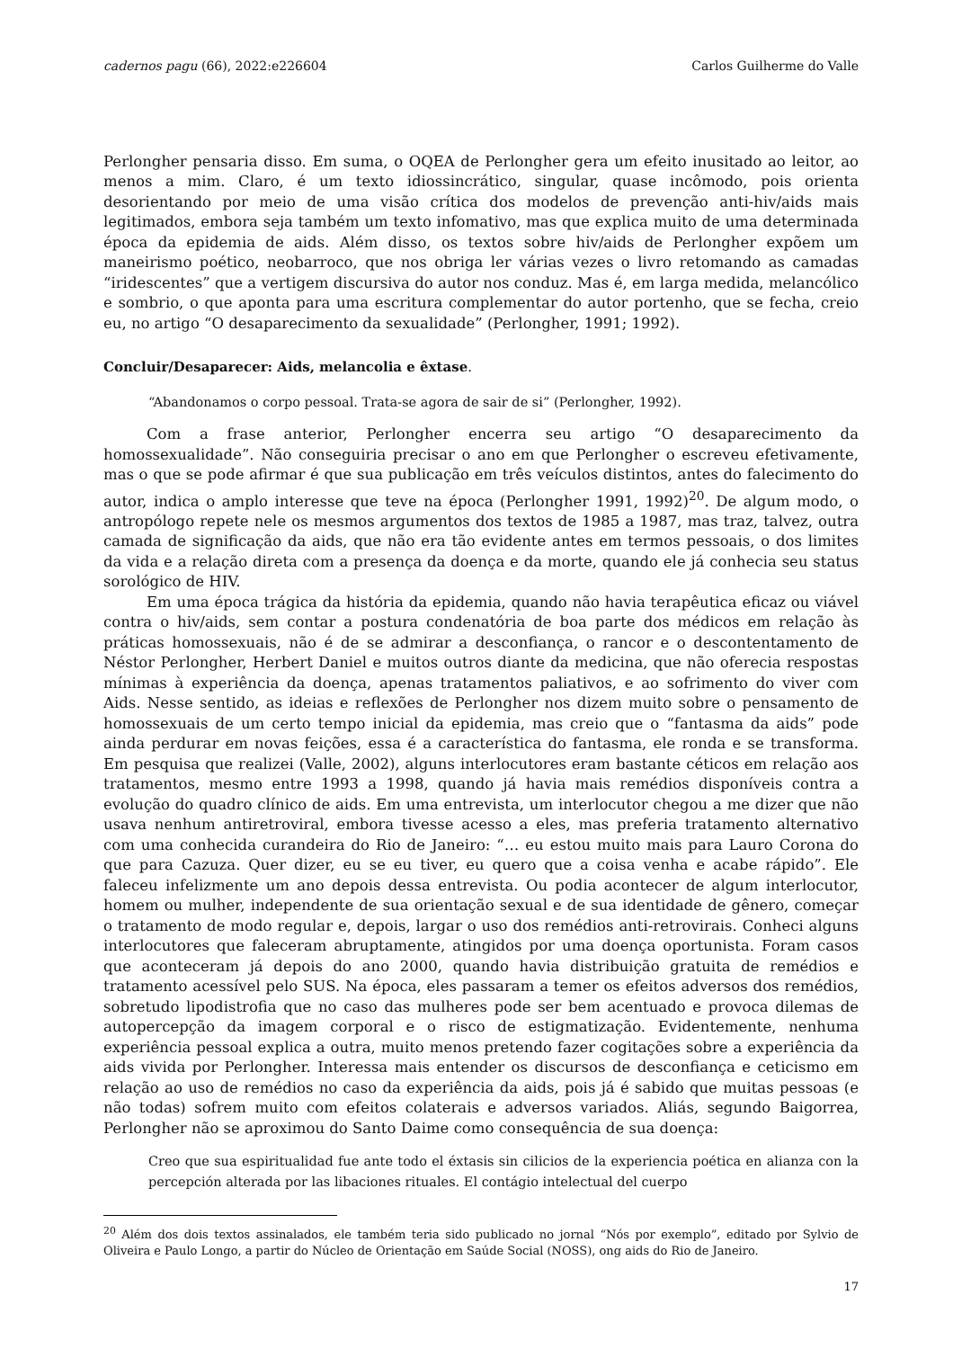cadernos pagu (66), 2022:e226604 Carlos Guilherme do Valle
Perlongher pensaria disso. Em suma, o OQEA de Perlongher gera um efeito inusitado ao leitor, ao menos a mim. Claro, é um texto idiossincrático, singular, quase incômodo, pois orienta desorientando por meio de uma visão crítica dos modelos de prevenção anti-hiv/aids mais legitimados, embora seja também um texto infomativo, mas que explica muito de uma determinada época da epidemia de aids. Além disso, os textos sobre hiv/aids de Perlongher expõem um maneirismo poético, neobarroco, que nos obriga ler várias vezes o livro retomando as camadas “iridescentes” que a vertigem discursiva do autor nos conduz. Mas é, em larga medida, melancólico e sombrio, o que aponta para uma escritura complementar do autor portenho, que se fecha, creio eu, no artigo “O desaparecimento da sexualidade” (Perlongher, 1991; 1992).
Concluir/Desaparecer: Aids, melancolia e êxtase.
“Abandonamos o corpo pessoal. Trata-se agora de sair de si” (Perlongher, 1992).
Com a frase anterior, Perlongher encerra seu artigo “O desaparecimento da homossexualidade”. Não conseguiria precisar o ano em que Perlongher o escreveu efetivamente, mas o que se pode afirmar é que sua publicação em três veículos distintos, antes do falecimento do autor, indica o amplo interesse que teve na época (Perlongher 1991, 1992)<sup>20</sup>. De algum modo, o antropólogo repete nele os mesmos argumentos dos textos de 1985 a 1987, mas traz, talvez, outra camada de significação da aids, que não era tão evidente antes em termos pessoais, o dos limites da vida e a relação direta com a presença da doença e da morte, quando ele já conhecia seu status sorológico de HIV.
Em uma época trágica da história da epidemia, quando não havia terapêutica eficaz ou viável contra o hiv/aids, sem contar a postura condenatória de boa parte dos médicos em relação às práticas homossexuais, não é de se admirar a desconfiança, o rancor e o descontentamento de Néstor Perlongher, Herbert Daniel e muitos outros diante da medicina, que não oferecia respostas mínimas à experiência da doença, apenas tratamentos paliativos, e ao sofrimento do viver com Aids. Nesse sentido, as ideias e reflexões de Perlongher nos dizem muito sobre o pensamento de homossexuais de um certo tempo inicial da epidemia, mas creio que o “fantasma da aids” pode ainda perdurar em novas feições, essa é a característica do fantasma, ele ronda e se transforma. Em pesquisa que realizei (Valle, 2002), alguns interlocutores eram bastante céticos em relação aos tratamentos, mesmo entre 1993 a 1998, quando já havia mais remédios disponíveis contra a evolução do quadro clínico de aids. Em uma entrevista, um interlocutor chegou a me dizer que não usava nenhum antiretroviral, embora tivesse acesso a eles, mas preferia tratamento alternativo com uma conhecida curandeira do Rio de Janeiro: “… eu estou muito mais para Lauro Corona do que para Cazuza. Quer dizer, eu se eu tiver, eu quero que a coisa venha e acabe rápido”. Ele faleceu infelizmente um ano depois dessa entrevista. Ou podia acontecer de algum interlocutor, homem ou mulher, independente de sua orientação sexual e de sua identidade de gênero, começar o tratamento de modo regular e, depois, largar o uso dos remédios anti-retrovirais. Conheci alguns interlocutores que faleceram abruptamente, atingidos por uma doença oportunista. Foram casos que aconteceram já depois do ano 2000, quando havia distribuição gratuita de remédios e tratamento acessível pelo SUS. Na época, eles passaram a temer os efeitos adversos dos remédios, sobretudo lipodistrofia que no caso das mulheres pode ser bem acentuado e provoca dilemas de autopercepção da imagem corporal e o risco de estigmatização. Evidentemente, nenhuma experiência pessoal explica a outra, muito menos pretendo fazer cogitações sobre a experiência da aids vivida por Perlongher. Interessa mais entender os discursos de desconfiança e ceticismo em relação ao uso de remédios no caso da experiência da aids, pois já é sabido que muitas pessoas (e não todas) sofrem muito com efeitos colaterais e adversos variados. Aliás, segundo Baigorrea, Perlongher não se aproximou do Santo Daime como consequência de sua doença:
Creo que sua espiritualidad fue ante todo el éxtasis sin cilicios de la experiencia poética en alianza con la percepción alterada por las libaciones rituales. El contágio intelectual del cuerpo
<sup>20</sup> Além dos dois textos assinalados, ele também teria sido publicado no jornal “Nós por exemplo”, editado por Sylvio de Oliveira e Paulo Longo, a partir do Núcleo de Orientação em Saúde Social (NOSS), ong aids do Rio de Janeiro.
17